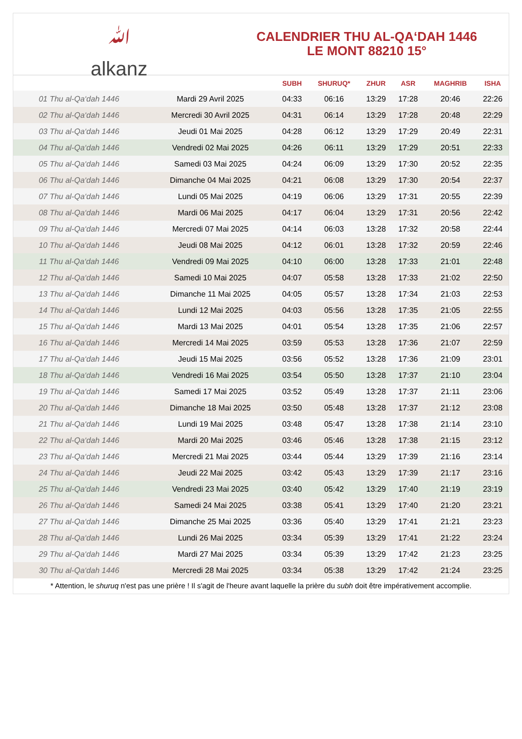ﷲ
alkanz
CALENDRIER THU AL-QA‘DAH 1446
LE MONT 88210 15°
| | | SUBH | SHURUQ* | ZHUR | ASR | MAGHRIB | ISHA |
| --- | --- | --- | --- | --- | --- | --- | --- |
| 01 Thu al-Qa‘dah 1446 | Mardi 29 Avril 2025 | 04:33 | 06:16 | 13:29 | 17:28 | 20:46 | 22:26 |
| 02 Thu al-Qa‘dah 1446 | Mercredi 30 Avril 2025 | 04:31 | 06:14 | 13:29 | 17:28 | 20:48 | 22:29 |
| 03 Thu al-Qa‘dah 1446 | Jeudi 01 Mai 2025 | 04:28 | 06:12 | 13:29 | 17:29 | 20:49 | 22:31 |
| 04 Thu al-Qa‘dah 1446 | Vendredi 02 Mai 2025 | 04:26 | 06:11 | 13:29 | 17:29 | 20:51 | 22:33 |
| 05 Thu al-Qa‘dah 1446 | Samedi 03 Mai 2025 | 04:24 | 06:09 | 13:29 | 17:30 | 20:52 | 22:35 |
| 06 Thu al-Qa‘dah 1446 | Dimanche 04 Mai 2025 | 04:21 | 06:08 | 13:29 | 17:30 | 20:54 | 22:37 |
| 07 Thu al-Qa‘dah 1446 | Lundi 05 Mai 2025 | 04:19 | 06:06 | 13:29 | 17:31 | 20:55 | 22:39 |
| 08 Thu al-Qa‘dah 1446 | Mardi 06 Mai 2025 | 04:17 | 06:04 | 13:29 | 17:31 | 20:56 | 22:42 |
| 09 Thu al-Qa‘dah 1446 | Mercredi 07 Mai 2025 | 04:14 | 06:03 | 13:28 | 17:32 | 20:58 | 22:44 |
| 10 Thu al-Qa‘dah 1446 | Jeudi 08 Mai 2025 | 04:12 | 06:01 | 13:28 | 17:32 | 20:59 | 22:46 |
| 11 Thu al-Qa‘dah 1446 | Vendredi 09 Mai 2025 | 04:10 | 06:00 | 13:28 | 17:33 | 21:01 | 22:48 |
| 12 Thu al-Qa‘dah 1446 | Samedi 10 Mai 2025 | 04:07 | 05:58 | 13:28 | 17:33 | 21:02 | 22:50 |
| 13 Thu al-Qa‘dah 1446 | Dimanche 11 Mai 2025 | 04:05 | 05:57 | 13:28 | 17:34 | 21:03 | 22:53 |
| 14 Thu al-Qa‘dah 1446 | Lundi 12 Mai 2025 | 04:03 | 05:56 | 13:28 | 17:35 | 21:05 | 22:55 |
| 15 Thu al-Qa‘dah 1446 | Mardi 13 Mai 2025 | 04:01 | 05:54 | 13:28 | 17:35 | 21:06 | 22:57 |
| 16 Thu al-Qa‘dah 1446 | Mercredi 14 Mai 2025 | 03:59 | 05:53 | 13:28 | 17:36 | 21:07 | 22:59 |
| 17 Thu al-Qa‘dah 1446 | Jeudi 15 Mai 2025 | 03:56 | 05:52 | 13:28 | 17:36 | 21:09 | 23:01 |
| 18 Thu al-Qa‘dah 1446 | Vendredi 16 Mai 2025 | 03:54 | 05:50 | 13:28 | 17:37 | 21:10 | 23:04 |
| 19 Thu al-Qa‘dah 1446 | Samedi 17 Mai 2025 | 03:52 | 05:49 | 13:28 | 17:37 | 21:11 | 23:06 |
| 20 Thu al-Qa‘dah 1446 | Dimanche 18 Mai 2025 | 03:50 | 05:48 | 13:28 | 17:37 | 21:12 | 23:08 |
| 21 Thu al-Qa‘dah 1446 | Lundi 19 Mai 2025 | 03:48 | 05:47 | 13:28 | 17:38 | 21:14 | 23:10 |
| 22 Thu al-Qa‘dah 1446 | Mardi 20 Mai 2025 | 03:46 | 05:46 | 13:28 | 17:38 | 21:15 | 23:12 |
| 23 Thu al-Qa‘dah 1446 | Mercredi 21 Mai 2025 | 03:44 | 05:44 | 13:29 | 17:39 | 21:16 | 23:14 |
| 24 Thu al-Qa‘dah 1446 | Jeudi 22 Mai 2025 | 03:42 | 05:43 | 13:29 | 17:39 | 21:17 | 23:16 |
| 25 Thu al-Qa‘dah 1446 | Vendredi 23 Mai 2025 | 03:40 | 05:42 | 13:29 | 17:40 | 21:19 | 23:19 |
| 26 Thu al-Qa‘dah 1446 | Samedi 24 Mai 2025 | 03:38 | 05:41 | 13:29 | 17:40 | 21:20 | 23:21 |
| 27 Thu al-Qa‘dah 1446 | Dimanche 25 Mai 2025 | 03:36 | 05:40 | 13:29 | 17:41 | 21:21 | 23:23 |
| 28 Thu al-Qa‘dah 1446 | Lundi 26 Mai 2025 | 03:34 | 05:39 | 13:29 | 17:41 | 21:22 | 23:24 |
| 29 Thu al-Qa‘dah 1446 | Mardi 27 Mai 2025 | 03:34 | 05:39 | 13:29 | 17:42 | 21:23 | 23:25 |
| 30 Thu al-Qa‘dah 1446 | Mercredi 28 Mai 2025 | 03:34 | 05:38 | 13:29 | 17:42 | 21:24 | 23:25 |
* Attention, le shuruq n'est pas une prière ! Il s'agit de l'heure avant laquelle la prière du subh doit être impérativement accomplie.